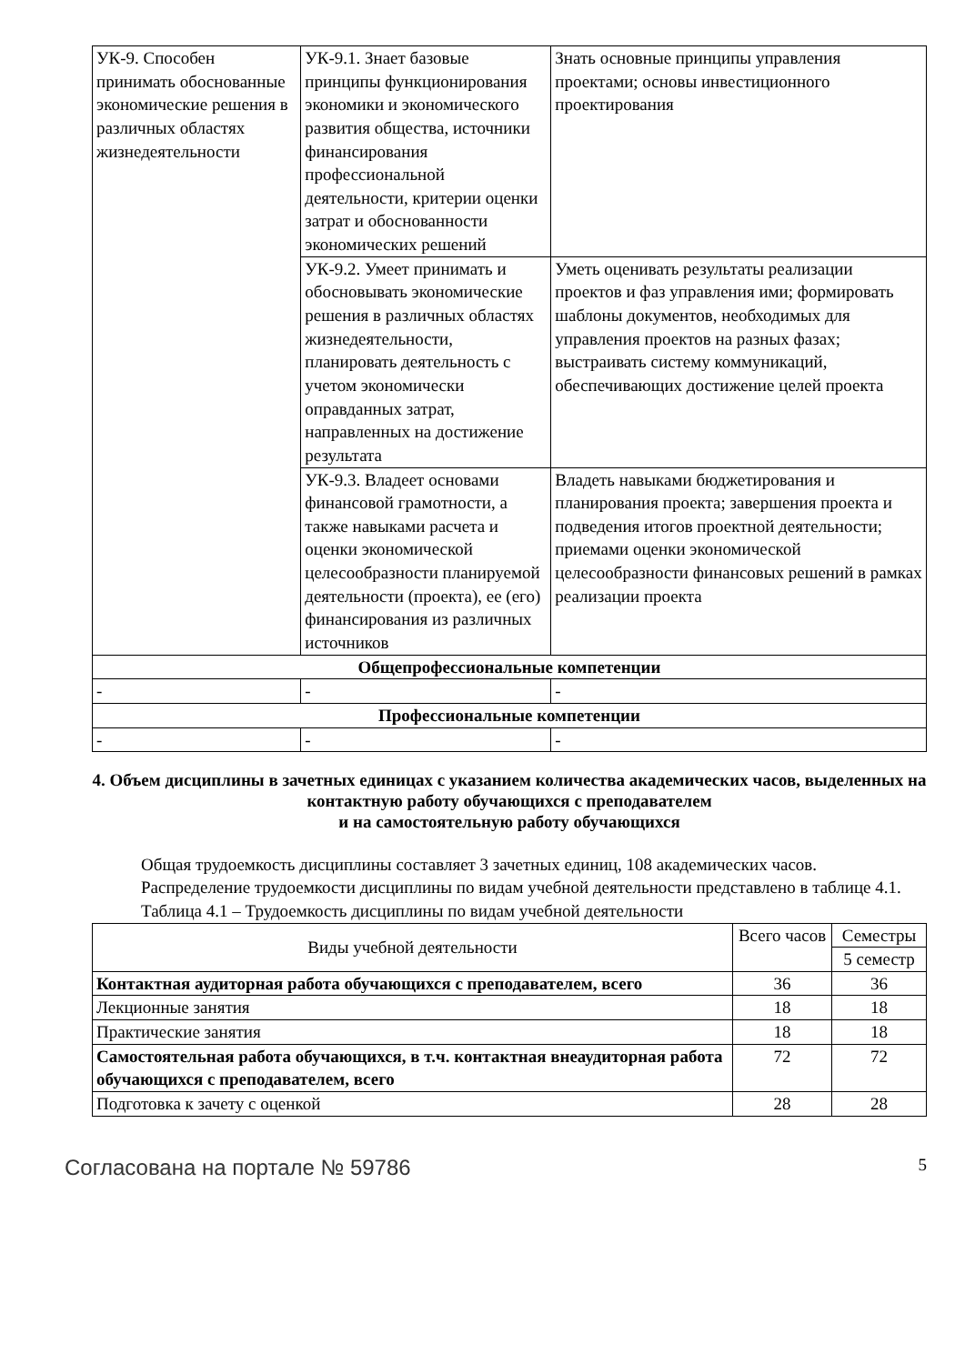| УК-9. Способен принимать обоснованные экономические решения в различных областях жизнедеятельности | УК-9.1. Знает базовые принципы функционирования экономики и экономического развития общества, источники финансирования профессиональной деятельности, критерии оценки затрат и обоснованности экономических решений | Знать основные принципы управления проектами; основы инвестиционного проектирования |
| | УК-9.2. Умеет принимать и обосновывать экономические решения в различных областях жизнедеятельности, планировать деятельность с учетом экономически оправданных затрат, направленных на достижение результата | Уметь оценивать результаты реализации проектов и фаз управления ими; формировать шаблоны документов, необходимых для управления проектов на разных фазах; выстраивать систему коммуникаций, обеспечивающих достижение целей проекта |
| | УК-9.3. Владеет основами финансовой грамотности, а также навыками расчета и оценки экономической целесообразности планируемой деятельности (проекта), ее (его) финансирования из различных источников | Владеть навыками бюджетирования и планирования проекта; завершения проекта и подведения итогов проектной деятельности; приемами оценки экономической целесообразности финансовых решений в рамках реализации проекта |
| Общепрофессиональные компетенции | | |
| - | - | - |
| Профессиональные компетенции | | |
| - | - | - |
4. Объем дисциплины в зачетных единицах с указанием количества академических часов, выделенных на контактную работу обучающихся с преподавателем
и на самостоятельную работу обучающихся
Общая трудоемкость дисциплины составляет 3 зачетных единиц, 108 академических часов.
Распределение трудоемкости дисциплины по видам учебной деятельности представлено в таблице 4.1.
Таблица 4.1 – Трудоемкость дисциплины по видам учебной деятельности
| Виды учебной деятельности | Всего часов | Семестры |
| --- | --- | --- |
| | | 5 семестр |
| Контактная аудиторная работа обучающихся с преподавателем, всего | 36 | 36 |
| Лекционные занятия | 18 | 18 |
| Практические занятия | 18 | 18 |
| Самостоятельная работа обучающихся, в т.ч. контактная внеаудиторная работа обучающихся с преподавателем, всего | 72 | 72 |
| Подготовка к зачету с оценкой | 28 | 28 |
Согласована на портале № 59786 5